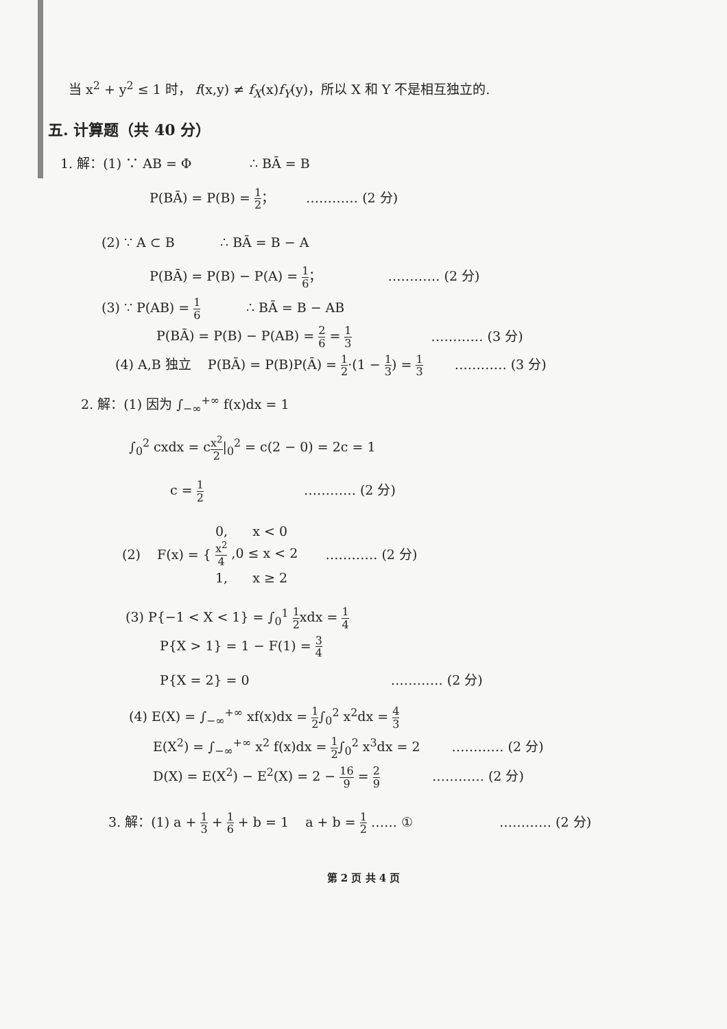当 x<sup>2</sup> + y<sup>2</sup> ≤ 1 时， f(x,y) ≠ f<sub>X</sub>(x)f<sub>Y</sub>(y)，所以 X 和 Y 不是相互独立的.
五. 计算题（共 40 分）
1. 解：(1) ∵ AB = Φ ∴ BĀ = B
P(BĀ) = P(B) = 1 2； ………… (2 分)
(2) ∵ A ⊂ B ∴ BĀ = B − A
P(BĀ) = P(B) − P(A) = 1 6； ………… (2 分)
(3) ∵ P(AB) = 1 6 ∴ BĀ = B − AB
P(BĀ) = P(B) − P(AB) = 2 6 = 1 3 ………… (3 分)
(4) A,B 独立 P(BĀ) = P(B)P(Ā) = 1 2·(1 − 1 3) = 1 3 ………… (3 分)
2. 解：(1) 因为 ∫<sub>−∞</sub><sup>+∞</sup> f(x)dx = 1
∫<sub>0</sub><sup>2</sup> cxdx = cx<sup>2</sup> 2|<sub>0</sub><sup>2</sup> = c(2 − 0) = 2c = 1
c = 1 2 ………… (2 分)
(2) F(x) = {
0, x < 0
x<sup>2</sup> 4 ,0 ≤ x < 2
1, x ≥ 2
………… (2 分)
(3) P{−1 < X < 1} = ∫<sub>0</sub><sup>1</sup> 1 2xdx = 1 4
P{X > 1} = 1 − F(1) = 3 4
P{X = 2} = 0 ………… (2 分)
(4) E(X) = ∫<sub>−∞</sub><sup>+∞</sup> xf(x)dx = 1 2∫<sub>0</sub><sup>2</sup> x<sup>2</sup>dx = 4 3
E(X<sup>2</sup>) = ∫<sub>−∞</sub><sup>+∞</sup> x<sup>2</sup> f(x)dx = 1 2∫<sub>0</sub><sup>2</sup> x<sup>3</sup>dx = 2 ………… (2 分)
D(X) = E(X<sup>2</sup>) − E<sup>2</sup>(X) = 2 − 16 9 = 2 9 ………… (2 分)
3. 解：(1) a + 1 3 + 1 6 + b = 1 a + b = 1 2 …… ① ………… (2 分)
第 2 页 共 4 页